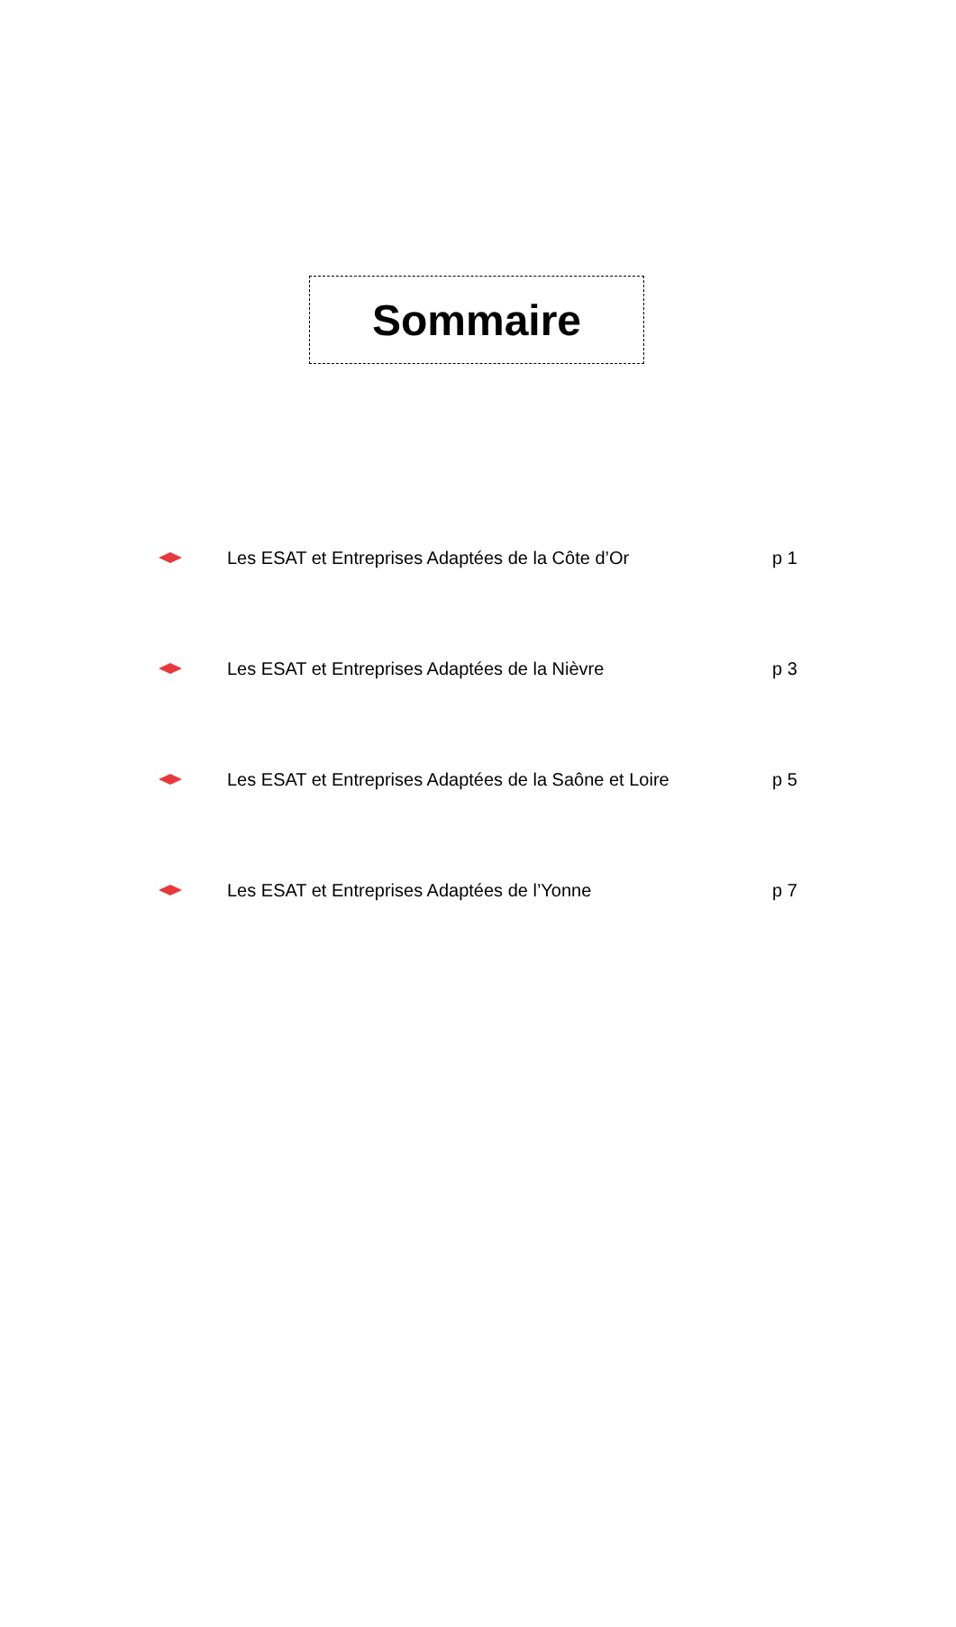Sommaire
Les ESAT et Entreprises Adaptées de la Côte d’Or p 1
Les ESAT et Entreprises Adaptées de la Nièvre p 3
Les ESAT et Entreprises Adaptées de la Saône et Loire p 5
Les ESAT et Entreprises Adaptées de l’Yonne p 7